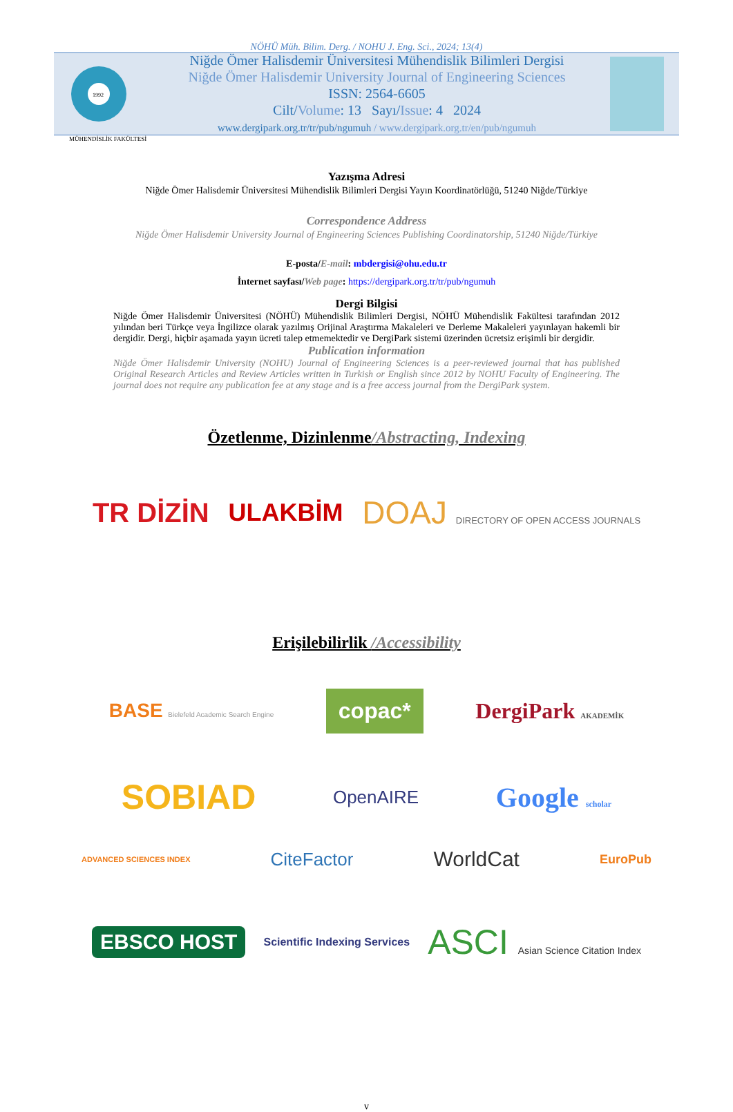NÖHÜ Müh. Bilim. Derg. / NOHU J. Eng. Sci., 2024; 13(4)
1992
Niğde Ömer Halisdemir Üniversitesi Mühendislik Bilimleri Dergisi
Niğde Ömer Halisdemir University Journal of Engineering Sciences
ISSN: 2564-6605
Cilt/Volume: 13 Sayı/Issue: 4 2024
www.dergipark.org.tr/tr/pub/ngumuh / www.dergipark.org.tr/en/pub/ngumuh
MÜHENDİSLİK FAKÜLTESİ
Yazışma Adresi
Niğde Ömer Halisdemir Üniversitesi Mühendislik Bilimleri Dergisi Yayın Koordinatörlüğü, 51240 Niğde/Türkiye
Correspondence Address
Niğde Ömer Halisdemir University Journal of Engineering Sciences Publishing Coordinatorship, 51240 Niğde/Türkiye
E-posta/E-mail: mbdergisi@ohu.edu.tr
İnternet sayfası/Web page: https://dergipark.org.tr/tr/pub/ngumuh
Dergi Bilgisi
Niğde Ömer Halisdemir Üniversitesi (NÖHÜ) Mühendislik Bilimleri Dergisi, NÖHÜ Mühendislik Fakültesi tarafından 2012 yılından beri Türkçe veya İngilizce olarak yazılmış Orijinal Araştırma Makaleleri ve Derleme Makaleleri yayınlayan hakemli bir dergidir. Dergi, hiçbir aşamada yayın ücreti talep etmemektedir ve DergiPark sistemi üzerinden ücretsiz erişimli bir dergidir.
Publication information
Niğde Ömer Halisdemir University (NOHU) Journal of Engineering Sciences is a peer-reviewed journal that has published Original Research Articles and Review Articles written in Turkish or English since 2012 by NOHU Faculty of Engineering. The journal does not require any publication fee at any stage and is a free access journal from the DergiPark system.
Özetlenme, Dizinlenme/Abstracting, Indexing
TR DİZİN ULAKBİM DOAJ DIRECTORY OF OPEN ACCESS JOURNALS
Erişilebilirlik /Accessibility
BASE Bielefeld Academic Search Engine copac* DergiPark AKADEMİK
SOBIAD OpenAIRE Google scholar
ADVANCED SCIENCES INDEX CiteFactor WorldCat EuroPub
EBSCO HOST Scientific Indexing Services ASCI Asian Science Citation Index
v